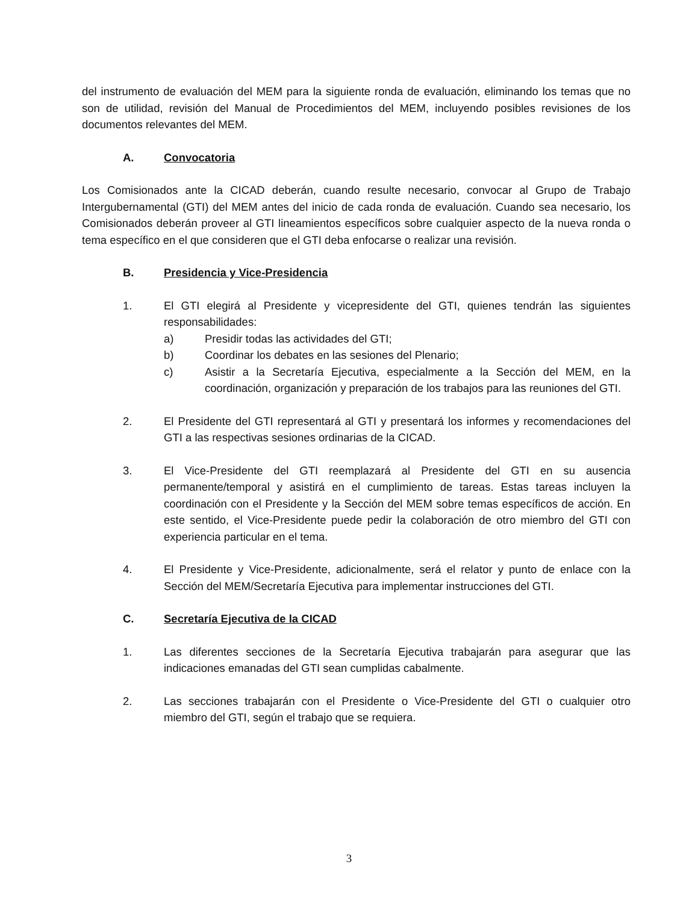del instrumento de evaluación del MEM para la siguiente ronda de evaluación, eliminando los temas que no son de utilidad, revisión del Manual de Procedimientos del MEM, incluyendo posibles revisiones de los documentos relevantes del MEM.
A. Convocatoria
Los Comisionados ante la CICAD deberán, cuando resulte necesario, convocar al Grupo de Trabajo Intergubernamental (GTI) del MEM antes del inicio de cada ronda de evaluación. Cuando sea necesario, los Comisionados deberán proveer al GTI lineamientos específicos sobre cualquier aspecto de la nueva ronda o tema específico en el que consideren que el GTI deba enfocarse o realizar una revisión.
B. Presidencia y Vice-Presidencia
1. El GTI elegirá al Presidente y vicepresidente del GTI, quienes tendrán las siguientes responsabilidades:
a) Presidir todas las actividades del GTI;
b) Coordinar los debates en las sesiones del Plenario;
c) Asistir a la Secretaría Ejecutiva, especialmente a la Sección del MEM, en la coordinación, organización y preparación de los trabajos para las reuniones del GTI.
2. El Presidente del GTI representará al GTI y presentará los informes y recomendaciones del GTI a las respectivas sesiones ordinarias de la CICAD.
3. El Vice-Presidente del GTI reemplazará al Presidente del GTI en su ausencia permanente/temporal y asistirá en el cumplimiento de tareas. Estas tareas incluyen la coordinación con el Presidente y la Sección del MEM sobre temas específicos de acción. En este sentido, el Vice-Presidente puede pedir la colaboración de otro miembro del GTI con experiencia particular en el tema.
4. El Presidente y Vice-Presidente, adicionalmente, será el relator y punto de enlace con la Sección del MEM/Secretaría Ejecutiva para implementar instrucciones del GTI.
C. Secretaría Ejecutiva de la CICAD
1. Las diferentes secciones de la Secretaría Ejecutiva trabajarán para asegurar que las indicaciones emanadas del GTI sean cumplidas cabalmente.
2. Las secciones trabajarán con el Presidente o Vice-Presidente del GTI o cualquier otro miembro del GTI, según el trabajo que se requiera.
3